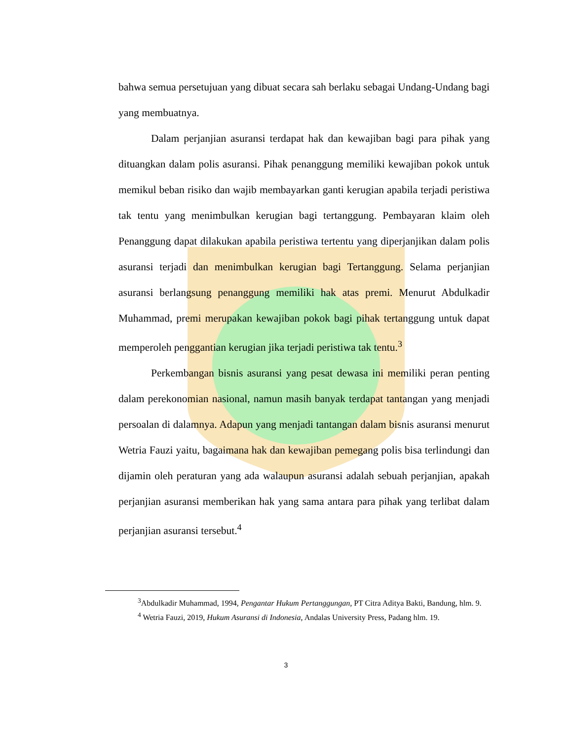bahwa semua persetujuan yang dibuat secara sah berlaku sebagai Undang-Undang bagi yang membuatnya.
Dalam perjanjian asuransi terdapat hak dan kewajiban bagi para pihak yang dituangkan dalam polis asuransi. Pihak penanggung memiliki kewajiban pokok untuk memikul beban risiko dan wajib membayarkan ganti kerugian apabila terjadi peristiwa tak tentu yang menimbulkan kerugian bagi tertanggung. Pembayaran klaim oleh Penanggung dapat dilakukan apabila peristiwa tertentu yang diperjanjikan dalam polis asuransi terjadi dan menimbulkan kerugian bagi Tertanggung. Selama perjanjian asuransi berlangsung penanggung memiliki hak atas premi. Menurut Abdulkadir Muhammad, premi merupakan kewajiban pokok bagi pihak tertanggung untuk dapat memperoleh penggantian kerugian jika terjadi peristiwa tak tentu.<sup>3</sup>
Perkembangan bisnis asuransi yang pesat dewasa ini memiliki peran penting dalam perekonomian nasional, namun masih banyak terdapat tantangan yang menjadi persoalan di dalamnya. Adapun yang menjadi tantangan dalam bisnis asuransi menurut Wetria Fauzi yaitu, bagaimana hak dan kewajiban pemegang polis bisa terlindungi dan dijamin oleh peraturan yang ada walaupun asuransi adalah sebuah perjanjian, apakah perjanjian asuransi memberikan hak yang sama antara para pihak yang terlibat dalam perjanjian asuransi tersebut.<sup>4</sup>
<sup>3</sup> Abdulkadir Muhammad, 1994, Pengantar Hukum Pertanggungan, PT Citra Aditya Bakti, Bandung, hlm. 9.
<sup>4</sup> Wetria Fauzi, 2019, Hukum Asuransi di Indonesia, Andalas University Press, Padang hlm. 19.
3